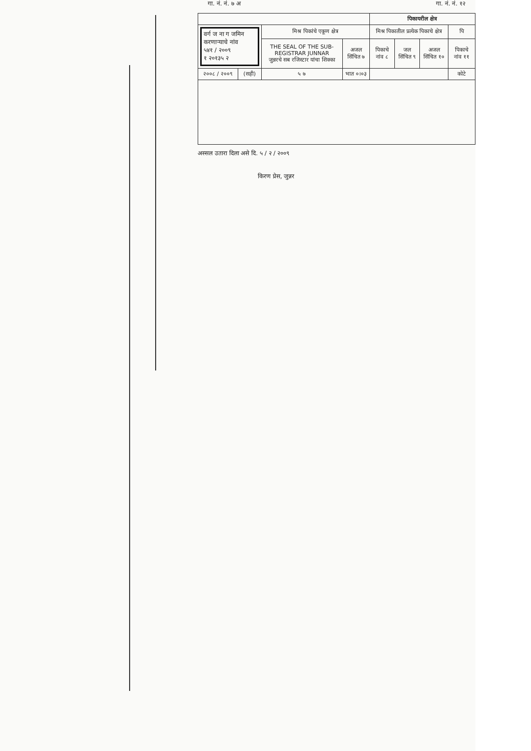गा. नं. नं. ७ अ गा. नं. नं. १२
| | | | | पिकायरील क्षेत्र | | | |
| --- | --- | --- | --- | --- | --- | --- | --- |
| वर्ग ज ना ग जमिन करणाऱ्याचे नांव ५४१ / २००९ १ २०१३५ २ | | मिश्र पिकांचे एकूण क्षेत्र | | मिश्र पिकातील प्रत्येक पिकाचे क्षेत्र | | | पि |
| | | THE SEAL OF THE SUB-REGISTRAR JUNNAR जुन्नरचे सब रजिस्टार यांचा शिक्का | अजल सिंचित ७ | पिकाचे नांव ८ | जल सिंचित ९ | अजल सिंचित १० | पिकाचे नांव ११ |
| २००८ / २००९ | (सही) | ५ ७ | भात ०।०३ | | | | कोटे |
अस्सल उतारा दिला असे दि. ५ / २ / २००९
किरण प्रेस, जुन्नर